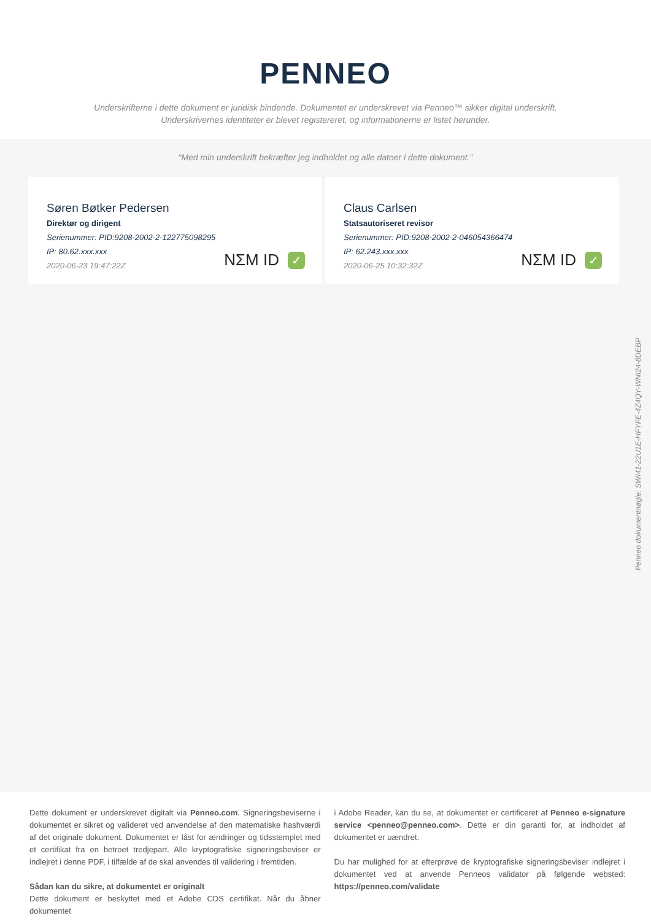PENNEO
Underskrifterne i dette dokument er juridisk bindende. Dokumentet er underskrevet via Penneo™ sikker digital underskrift.
Underskrivernes identiteter er blevet registereret, og informationerne er listet herunder.
“Med min underskrift bekræfter jeg indholdet og alle datoer i dette dokument.”
Søren Bøtker Pedersen
Direktør og dirigent
Serienummer: PID:9208-2002-2-122775098295
IP: 80.62.xxx.xxx
2020-06-23 19:47:22Z
NΣM ID ✓
Claus Carlsen
Statsautoriseret revisor
Serienummer: PID:9208-2002-2-046054366474
IP: 62.243.xxx.xxx
2020-06-25 10:32:32Z
NΣM ID ✓
Penneo dokumentnøgle: SWI41-22U1E-HFYFE-4Z4QY-WNI24-8DEBP
Dette dokument er underskrevet digitalt via Penneo.com. Signeringsbeviserne i dokumentet er sikret og valideret ved anvendelse af den matematiske hashværdi af det originale dokument. Dokumentet er låst for ændringer og tidsstemplet med et certifikat fra en betroet tredjepart. Alle kryptografiske signeringsbeviser er indlejret i denne PDF, i tilfælde af de skal anvendes til validering i fremtiden.
Sådan kan du sikre, at dokumentet er originalt
Dette dokument er beskyttet med et Adobe CDS certifikat. Når du åbner dokumentet
i Adobe Reader, kan du se, at dokumentet er certificeret af Penneo e-signature service <penneo@penneo.com>. Dette er din garanti for, at indholdet af dokumentet er uændret.
Du har mulighed for at efterprøve de kryptografiske signeringsbeviser indlejret i dokumentet ved at anvende Penneos validator på følgende websted: https://penneo.com/validate